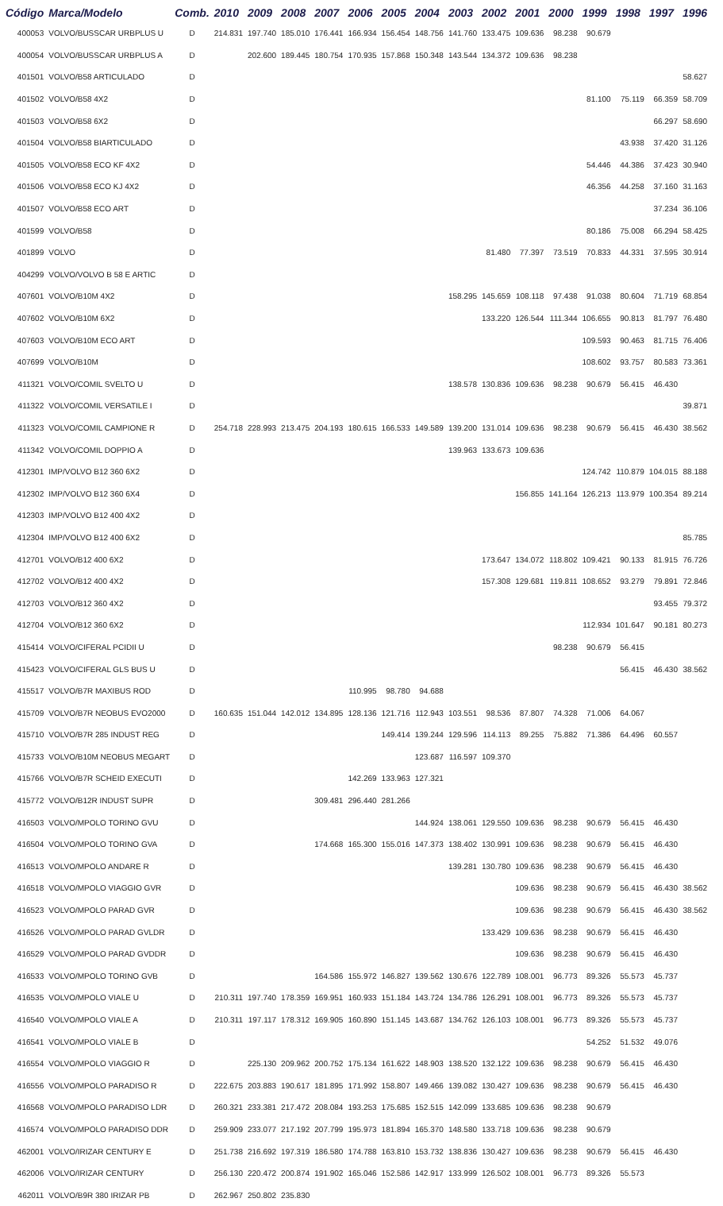| Código | Marca/Modelo | Comb. | 2010 | 2009 | 2008 | 2007 | 2006 | 2005 | 2004 | 2003 | 2002 | 2001 | 2000 | 1999 | 1998 | 1997 | 1996 |
| --- | --- | --- | --- | --- | --- | --- | --- | --- | --- | --- | --- | --- | --- | --- | --- | --- | --- |
| 400053 | VOLVO/BUSSCAR URBPLUS U | D | 214.831 | 197.740 | 185.010 | 176.441 | 166.934 | 156.454 | 148.756 | 141.760 | 133.475 | 109.636 | 98.238 | 90.679 | | | |
| 400054 | VOLVO/BUSSCAR URBPLUS A | D | | 202.600 | 189.445 | 180.754 | 170.935 | 157.868 | 150.348 | 143.544 | 134.372 | 109.636 | 98.238 | | | | |
| 401501 | VOLVO/B58 ARTICULADO | D | | | | | | | | | | | | | | | 58.627 |
| 401502 | VOLVO/B58 4X2 | D | | | | | | | | | | | | 81.100 | 75.119 | 66.359 | 58.709 |
| 401503 | VOLVO/B58 6X2 | D | | | | | | | | | | | | | | 66.297 | 58.690 |
| 401504 | VOLVO/B58 BIARTICULADO | D | | | | | | | | | | | | | 43.938 | 37.420 | 31.126 |
| 401505 | VOLVO/B58 ECO KF 4X2 | D | | | | | | | | | | | | 54.446 | 44.386 | 37.423 | 30.940 |
| 401506 | VOLVO/B58 ECO KJ 4X2 | D | | | | | | | | | | | | 46.356 | 44.258 | 37.160 | 31.163 |
| 401507 | VOLVO/B58 ECO ART | D | | | | | | | | | | | | | | 37.234 | 36.106 |
| 401599 | VOLVO/B58 | D | | | | | | | | | | | | 80.186 | 75.008 | 66.294 | 58.425 |
| 401899 | VOLVO | D | | | | | | | | | 81.480 | 77.397 | 73.519 | 70.833 | 44.331 | 37.595 | 30.914 |
| 404299 | VOLVO/VOLVO B 58 E ARTIC | D | | | | | | | | | | | | | | | |
| 407601 | VOLVO/B10M 4X2 | D | | | | | | | | 158.295 | 145.659 | 108.118 | 97.438 | 91.038 | 80.604 | 71.719 | 68.854 |
| 407602 | VOLVO/B10M 6X2 | D | | | | | | | | | 133.220 | 126.544 | 111.344 | 106.655 | 90.813 | 81.797 | 76.480 |
| 407603 | VOLVO/B10M ECO ART | D | | | | | | | | | | | | 109.593 | 90.463 | 81.715 | 76.406 |
| 407699 | VOLVO/B10M | D | | | | | | | | | | | | 108.602 | 93.757 | 80.583 | 73.361 |
| 411321 | VOLVO/COMIL SVELTO U | D | | | | | | | | 138.578 | 130.836 | 109.636 | 98.238 | 90.679 | 56.415 | 46.430 | |
| 411322 | VOLVO/COMIL VERSATILE I | D | | | | | | | | | | | | | | | 39.871 |
| 411323 | VOLVO/COMIL CAMPIONE R | D | 254.718 | 228.993 | 213.475 | 204.193 | 180.615 | 166.533 | 149.589 | 139.200 | 131.014 | 109.636 | 98.238 | 90.679 | 56.415 | 46.430 | 38.562 |
| 411342 | VOLVO/COMIL DOPPIO A | D | | | | | | | | 139.963 | 133.673 | 109.636 | | | | | |
| 412301 | IMP/VOLVO B12 360 6X2 | D | | | | | | | | | | | | 124.742 | 110.879 | 104.015 | 88.188 |
| 412302 | IMP/VOLVO B12 360 6X4 | D | | | | | | | | | | 156.855 | 141.164 | 126.213 | 113.979 | 100.354 | 89.214 |
| 412303 | IMP/VOLVO B12 400 4X2 | D | | | | | | | | | | | | | | | |
| 412304 | IMP/VOLVO B12 400 6X2 | D | | | | | | | | | | | | | | | 85.785 |
| 412701 | VOLVO/B12 400 6X2 | D | | | | | | | | | 173.647 | 134.072 | 118.802 | 109.421 | 90.133 | 81.915 | 76.726 |
| 412702 | VOLVO/B12 400 4X2 | D | | | | | | | | | 157.308 | 129.681 | 119.811 | 108.652 | 93.279 | 79.891 | 72.846 |
| 412703 | VOLVO/B12 360 4X2 | D | | | | | | | | | | | | | | 93.455 | 79.372 |
| 412704 | VOLVO/B12 360 6X2 | D | | | | | | | | | | | | 112.934 | 101.647 | 90.181 | 80.273 |
| 415414 | VOLVO/CIFERAL PCIDII U | D | | | | | | | | | | | 98.238 | 90.679 | 56.415 | | |
| 415423 | VOLVO/CIFERAL GLS BUS U | D | | | | | | | | | | | | | 56.415 | 46.430 | 38.562 |
| 415517 | VOLVO/B7R MAXIBUS ROD | D | | | | | 110.995 | 98.780 | 94.688 | | | | | | | | |
| 415709 | VOLVO/B7R NEOBUS EVO2000 | D | 160.635 | 151.044 | 142.012 | 134.895 | 128.136 | 121.716 | 112.943 | 103.551 | 98.536 | 87.807 | 74.328 | 71.006 | 64.067 | | |
| 415710 | VOLVO/B7R 285 INDUST REG | D | | | | | | 149.414 | 139.244 | 129.596 | 114.113 | 89.255 | 75.882 | 71.386 | 64.496 | 60.557 | |
| 415733 | VOLVO/B10M NEOBUS MEGART | D | | | | | | | 123.687 | 116.597 | 109.370 | | | | | | |
| 415766 | VOLVO/B7R SCHEID EXECUTI | D | | | | | 142.269 | 133.963 | 127.321 | | | | | | | | |
| 415772 | VOLVO/B12R INDUST SUPR | D | | | | 309.481 | 296.440 | 281.266 | | | | | | | | | |
| 416503 | VOLVO/MPOLO TORINO GVU | D | | | | | | | 144.924 | 138.061 | 129.550 | 109.636 | 98.238 | 90.679 | 56.415 | 46.430 | |
| 416504 | VOLVO/MPOLO TORINO GVA | D | | | | 174.668 | 165.300 | 155.016 | 147.373 | 138.402 | 130.991 | 109.636 | 98.238 | 90.679 | 56.415 | 46.430 | |
| 416513 | VOLVO/MPOLO ANDARE R | D | | | | | | | | 139.281 | 130.780 | 109.636 | 98.238 | 90.679 | 56.415 | 46.430 | |
| 416518 | VOLVO/MPOLO VIAGGIO GVR | D | | | | | | | | | | 109.636 | 98.238 | 90.679 | 56.415 | 46.430 | 38.562 |
| 416523 | VOLVO/MPOLO PARAD GVR | D | | | | | | | | | | 109.636 | 98.238 | 90.679 | 56.415 | 46.430 | 38.562 |
| 416526 | VOLVO/MPOLO PARAD GVLDR | D | | | | | | | | | 133.429 | 109.636 | 98.238 | 90.679 | 56.415 | 46.430 | |
| 416529 | VOLVO/MPOLO PARAD GVDDR | D | | | | | | | | | | 109.636 | 98.238 | 90.679 | 56.415 | 46.430 | |
| 416533 | VOLVO/MPOLO TORINO GVB | D | | | | 164.586 | 155.972 | 146.827 | 139.562 | 130.676 | 122.789 | 108.001 | 96.773 | 89.326 | 55.573 | 45.737 | |
| 416535 | VOLVO/MPOLO VIALE U | D | 210.311 | 197.740 | 178.359 | 169.951 | 160.933 | 151.184 | 143.724 | 134.786 | 126.291 | 108.001 | 96.773 | 89.326 | 55.573 | 45.737 | |
| 416540 | VOLVO/MPOLO VIALE A | D | 210.311 | 197.117 | 178.312 | 169.905 | 160.890 | 151.145 | 143.687 | 134.762 | 126.103 | 108.001 | 96.773 | 89.326 | 55.573 | 45.737 | |
| 416541 | VOLVO/MPOLO VIALE B | D | | | | | | | | | | | | 54.252 | 51.532 | 49.076 | |
| 416554 | VOLVO/MPOLO VIAGGIO R | D | | 225.130 | 209.962 | 200.752 | 175.134 | 161.622 | 148.903 | 138.520 | 132.122 | 109.636 | 98.238 | 90.679 | 56.415 | 46.430 | |
| 416556 | VOLVO/MPOLO PARADISO R | D | 222.675 | 203.883 | 190.617 | 181.895 | 171.992 | 158.807 | 149.466 | 139.082 | 130.427 | 109.636 | 98.238 | 90.679 | 56.415 | 46.430 | |
| 416568 | VOLVO/MPOLO PARADISO LDR | D | 260.321 | 233.381 | 217.472 | 208.084 | 193.253 | 175.685 | 152.515 | 142.099 | 133.685 | 109.636 | 98.238 | 90.679 | | | |
| 416574 | VOLVO/MPOLO PARADISO DDR | D | 259.909 | 233.077 | 217.192 | 207.799 | 195.973 | 181.894 | 165.370 | 148.580 | 133.718 | 109.636 | 98.238 | 90.679 | | | |
| 462001 | VOLVO/IRIZAR CENTURY E | D | 251.738 | 216.692 | 197.319 | 186.580 | 174.788 | 163.810 | 153.732 | 138.836 | 130.427 | 109.636 | 98.238 | 90.679 | 56.415 | 46.430 | |
| 462006 | VOLVO/IRIZAR CENTURY | D | 256.130 | 220.472 | 200.874 | 191.902 | 165.046 | 152.586 | 142.917 | 133.999 | 126.502 | 108.001 | 96.773 | 89.326 | 55.573 | | |
| 462011 | VOLVO/B9R 380 IRIZAR PB | D | 262.967 | 250.802 | 235.830 | | | | | | | | | | | | |